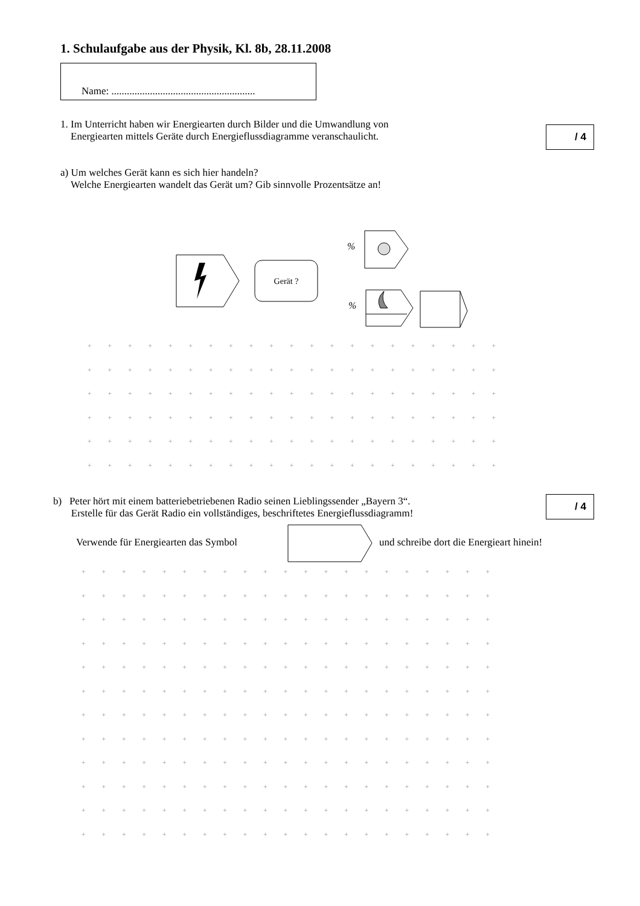1. Schulaufgabe aus der Physik, Kl. 8b, 28.11.2008
Name: ........................................................
1. Im Unterricht haben wir Energiearten durch Bilder und die Umwandlung von
Energiearten mittels Geräte durch Energieflussdiagramme veranschaulicht.
/ 4
a) Um welches Gerät kann es sich hier handeln?
Welche Energiearten wandelt das Gerät um? Gib sinnvolle Prozentsätze an!
Gerät ?
%
%
+ + + + + + + + + + + + + + + + + + + + +
+ + + + + + + + + + + + + + + + + + + + +
+ + + + + + + + + + + + + + + + + + + + +
+ + + + + + + + + + + + + + + + + + + + +
+ + + + + + + + + + + + + + + + + + + + +
+ + + + + + + + + + + + + + + + + + + + +
b) Peter hört mit einem batteriebetriebenen Radio seinen Lieblingssender „Bayern 3“.
Erstelle für das Gerät Radio ein vollständiges, beschriftetes Energieflussdiagramm!
/ 4
Verwende für Energiearten das Symbol
und schreibe dort die Energieart hinein!
+ + + + + + + + + + + + + + + + + + + + +
+ + + + + + + + + + + + + + + + + + + + +
+ + + + + + + + + + + + + + + + + + + + +
+ + + + + + + + + + + + + + + + + + + + +
+ + + + + + + + + + + + + + + + + + + + +
+ + + + + + + + + + + + + + + + + + + + +
+ + + + + + + + + + + + + + + + + + + + +
+ + + + + + + + + + + + + + + + + + + + +
+ + + + + + + + + + + + + + + + + + + + +
+ + + + + + + + + + + + + + + + + + + + +
+ + + + + + + + + + + + + + + + + + + + +
+ + + + + + + + + + + + + + + + + + + + +